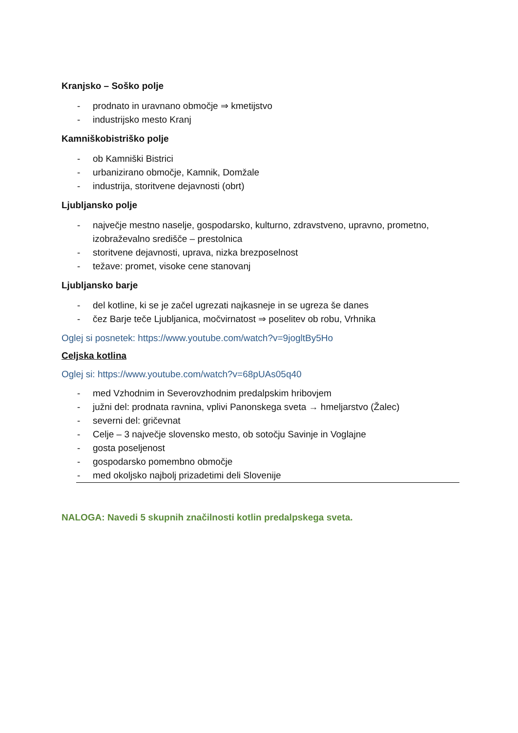Kranjsko – Soško polje
- prodnato in uravnano območje ⇒ kmetijstvo
- industrijsko mesto Kranj
Kamniškobistriško polje
- ob Kamniški Bistrici
- urbanizirano območje, Kamnik, Domžale
- industrija, storitvene dejavnosti (obrt)
Ljubljansko polje
- največje mestno naselje, gospodarsko, kulturno, zdravstveno, upravno, prometno, izobraževalno središče – prestolnica
- storitvene dejavnosti, uprava, nizka brezposelnost
- težave: promet, visoke cene stanovanj
Ljubljansko barje
- del kotline, ki se je začel ugrezati najkasneje in se ugreza še danes
- čez Barje teče Ljubljanica, močvirnatost ⇒ poselitev ob robu, Vrhnika
Oglej si posnetek: https://www.youtube.com/watch?v=9jogltBy5Ho
Celjska kotlina
Oglej si: https://www.youtube.com/watch?v=68pUAs05q40
- med Vzhodnim in Severovzhodnim predalpskim hribovjem
- južni del: prodnata ravnina, vplivi Panonskega sveta → hmeljarstvo (Žalec)
- severni del: gričevnat
- Celje – 3 največje slovensko mesto, ob sotočju Savinje in Voglajne
- gosta poseljenost
- gospodarsko pomembno območje
- med okoljsko najbolj prizadetimi deli Slovenije
NALOGA: Navedi 5 skupnih značilnosti kotlin predalpskega sveta.